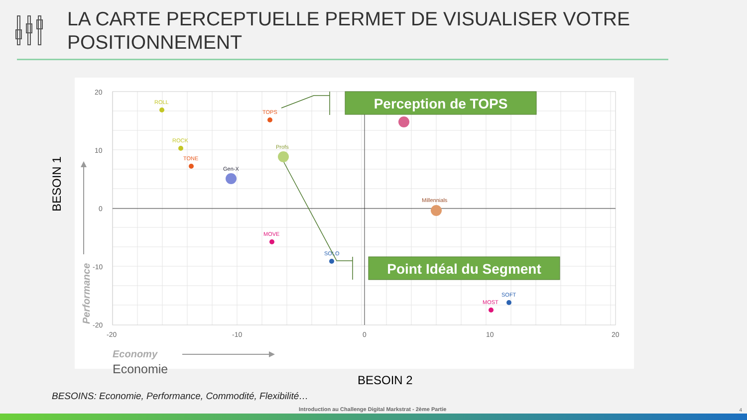LA CARTE PERCEPTUELLE PERMET DE VISUALISER VOTRE
POSITIONNEMENT
20
10
0
-10
-20
-20
-10
0
10
20
Performance
Economy
ROLL
ROCK
TONE
TOPS
Gen-X
Profs
Millennials
MOVE
SOLO
SOFT
MOST
Perception de TOPS
Point Idéal du Segment
BESOIN 1
Economie
BESOIN 2
BESOINS: Economie, Performance, Commodité, Flexibilité…
Introduction au Challenge Digital Markstrat - 2ème Partie
4